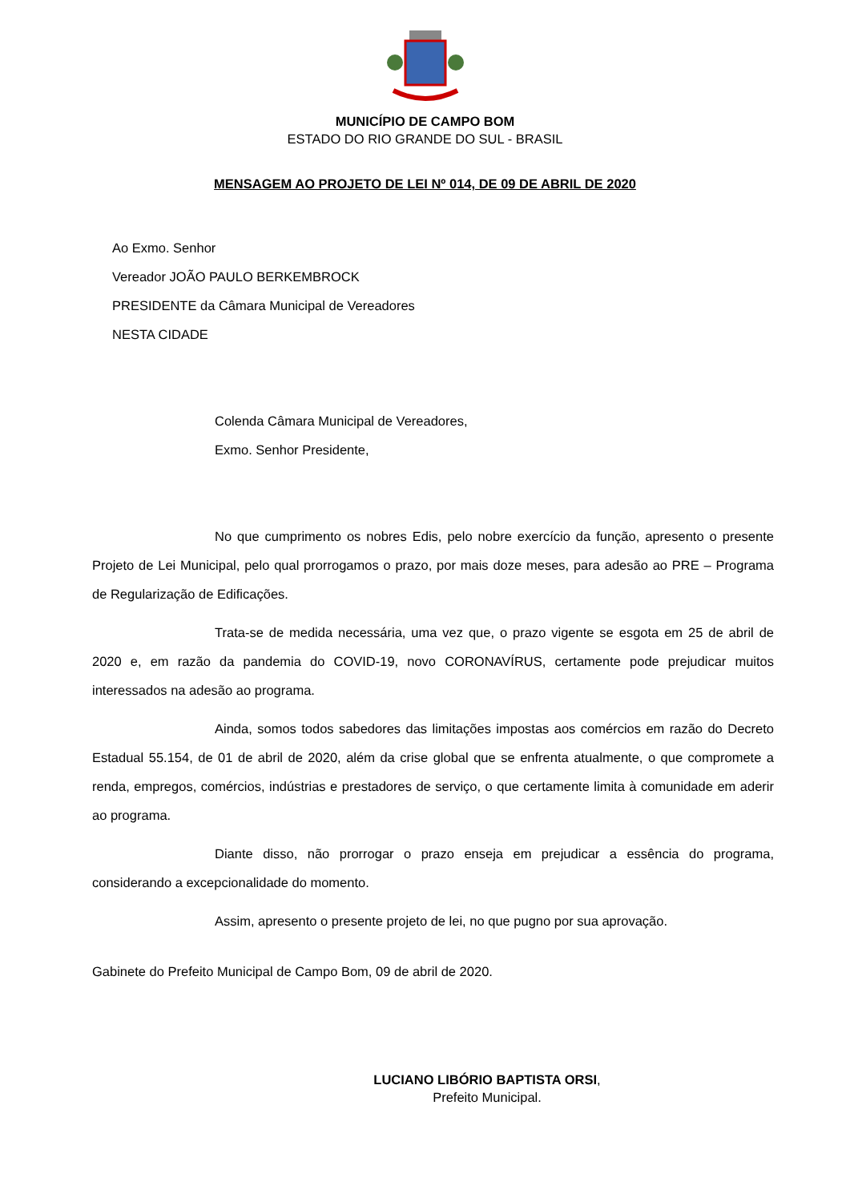MUNICÍPIO DE CAMPO BOM
ESTADO DO RIO GRANDE DO SUL - BRASIL
MENSAGEM AO PROJETO DE LEI Nº 014, DE 09 DE ABRIL DE 2020
Ao Exmo. Senhor
Vereador JOÃO PAULO BERKEMBROCK
PRESIDENTE da Câmara Municipal de Vereadores
NESTA CIDADE
Colenda Câmara Municipal de Vereadores,
Exmo. Senhor Presidente,
No que cumprimento os nobres Edis, pelo nobre exercício da função, apresento o presente Projeto de Lei Municipal, pelo qual prorrogamos o prazo, por mais doze meses, para adesão ao PRE – Programa de Regularização de Edificações.
Trata-se de medida necessária, uma vez que, o prazo vigente se esgota em 25 de abril de 2020 e, em razão da pandemia do COVID-19, novo CORONAVÍRUS, certamente pode prejudicar muitos interessados na adesão ao programa.
Ainda, somos todos sabedores das limitações impostas aos comércios em razão do Decreto Estadual 55.154, de 01 de abril de 2020, além da crise global que se enfrenta atualmente, o que compromete a renda, empregos, comércios, indústrias e prestadores de serviço, o que certamente limita à comunidade em aderir ao programa.
Diante disso, não prorrogar o prazo enseja em prejudicar a essência do programa, considerando a excepcionalidade do momento.
Assim, apresento o presente projeto de lei, no que pugno por sua aprovação.
Gabinete do Prefeito Municipal de Campo Bom, 09 de abril de 2020.
LUCIANO LIBÓRIO BAPTISTA ORSI,
Prefeito Municipal.